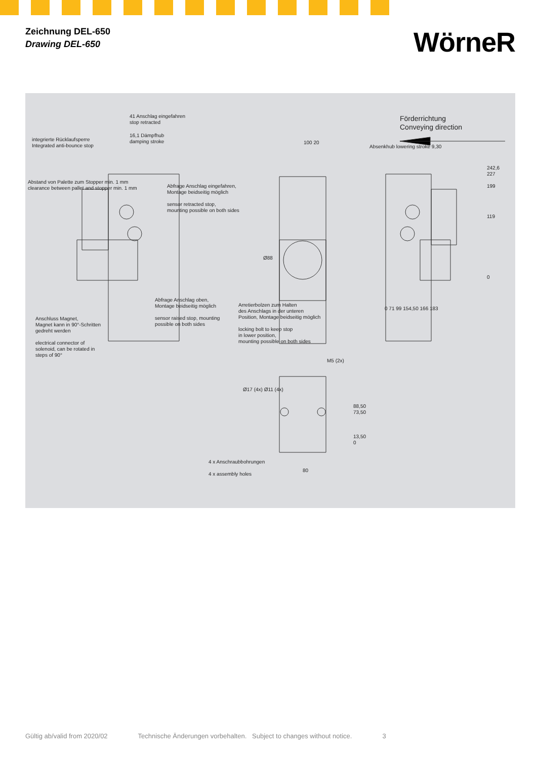Zeichnung DEL-650
Drawing DEL-650
WörneR
41 Anschlag eingefahren
stop retracted
16,1 Dämpfhub
damping stroke
integrierte Rücklaufsperre
Integrated anti-bounce stop
Abstand von Palette zum Stopper min. 1 mm
clearance between pallet and stopper min. 1 mm
Abfrage Anschlag eingefahren,
Montage beidseitig möglich
sensor retracted stop,
mounting possible on both sides
100 20
Ø88
Förderrichtung
Conveying direction
Absenkhub lowering stroke 9,30
242,6
227
199
119
0
0 71 99 154,50 166 183
Abfrage Anschlag oben,
Montage beidseitig möglich
sensor raised stop, mounting
possible on both sides
Arretierbolzen zum Halten
des Anschlags in der unteren
Position, Montage beidseitig möglich
locking bolt to keep stop
in lower position,
mounting possible on both sides
Anschluss Magnet,
Magnet kann in 90°-Schritten
gedreht werden
electrical connector of
solenoid, can be rotated in
steps of 90°
M5 (2x)
Ø17 (4x) Ø11 (4x)
88,50
73,50
13,50
0
4 x Anschraubbohrungen
4 x assembly holes
80
Gültig ab/valid from 2020/02 Technische Änderungen vorbehalten. Subject to changes without notice. 3